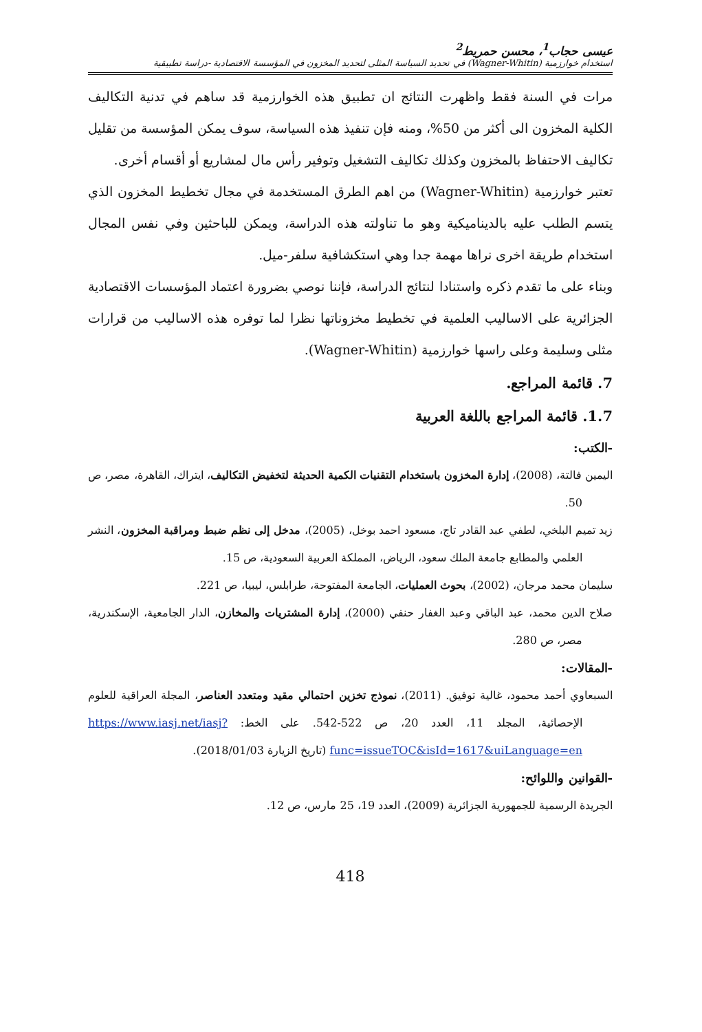عيسى حجاب<sup>1</sup>، محسن حمريط<sup>2</sup>
استخدام خوارزمية (Wagner-Whitin) في تحديد السياسة المثلى لتحديد المخزون في المؤسسة الاقتصادية -دراسة تطبيقية
مرات في السنة فقط واظهرت النتائج ان تطبيق هذه الخوارزمية قد ساهم في تدنية التكاليف الكلية المخزون الى أكثر من 50%، ومنه فإن تنفيذ هذه السياسة، سوف يمكن المؤسسة من تقليل تكاليف الاحتفاظ بالمخزون وكذلك تكاليف التشغيل وتوفير رأس مال لمشاريع أو أقسام أخرى.
تعتبر خوارزمية (Wagner-Whitin) من اهم الطرق المستخدمة في مجال تخطيط المخزون الذي يتسم الطلب عليه بالديناميكية وهو ما تناولته هذه الدراسة، ويمكن للباحثين وفي نفس المجال استخدام طريقة اخرى نراها مهمة جدا وهي استكشافية سلفر-ميل.
وبناء على ما تقدم ذكره واستنادا لنتائج الدراسة، فإننا نوصي بضرورة اعتماد المؤسسات الاقتصادية الجزائرية على الاساليب العلمية في تخطيط مخزوناتها نظرا لما توفره هذه الاساليب من قرارات مثلى وسليمة وعلى راسها خوارزمية (Wagner-Whitin).
7. قائمة المراجع.
1.7. قائمة المراجع باللغة العربية
-الكتب:
اليمين فالتة، (2008)، إدارة المخزون باستخدام التقنيات الكمية الحديثة لتخفيض التكاليف، ايتراك، القاهرة، مصر، ص 50.
زيد تميم البلخي، لطفي عبد القادر تاج، مسعود احمد بوخل، (2005)، مدخل إلى نظم ضبط ومراقبة المخزون، النشر العلمي والمطابع جامعة الملك سعود، الرياض، المملكة العربية السعودية، ص 15.
سليمان محمد مرجان، (2002)، بحوث العمليات، الجامعة المفتوحة، طرابلس، ليبيا، ص 221.
صلاح الدين محمد، عبد الباقي وعبد الغفار حنفي (2000)، إدارة المشتريات والمخازن، الدار الجامعية، الإسكندرية، مصر، ص 280.
-المقالات:
السبعاوي أحمد محمود، غالية توفيق. (2011)، نموذج تخزين احتمالي مقيد ومتعدد العناصر، المجلة العراقية للعلوم الإحصائية، المجلد 11، العدد 20، ص 522-542. على الخط: https://www.iasj.net/iasj?func=issueTOC&isId=1617&uiLanguage=en (تاريخ الزيارة 2018/01/03).
-القوانين واللوائح:
الجريدة الرسمية للجمهورية الجزائرية (2009)، العدد 19، 25 مارس، ص 12.
418